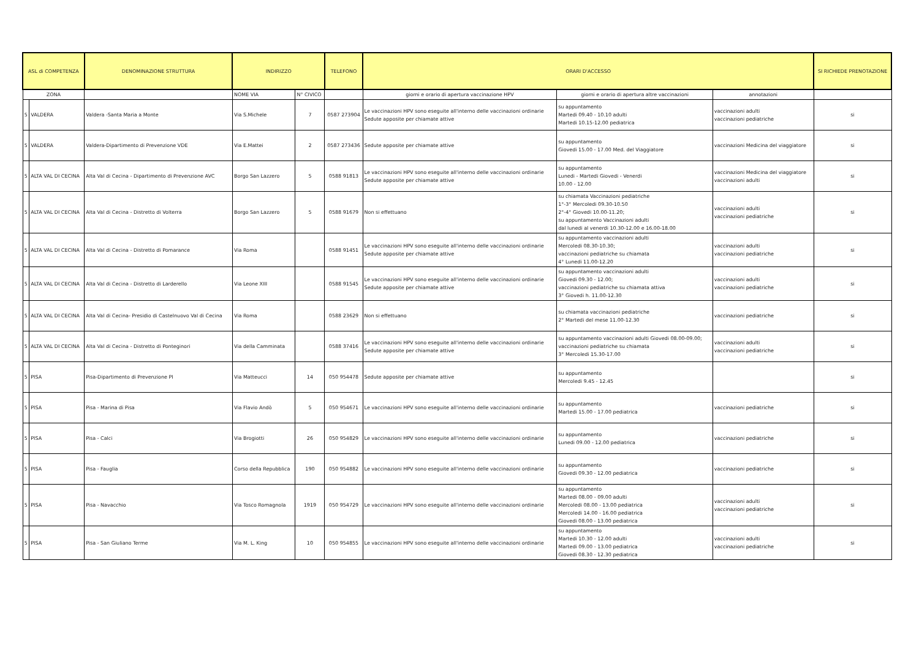| ASL di COMPETENZA | | DENOMINAZIONE STRUTTURA | INDIRIZZO | | TELEFONO | ORARI D'ACCESSO | | | SI RICHIEDE PRENOTAZIONE |
| --- | --- | --- | --- | --- | --- | --- | --- | --- | --- |
| ZONA | | | NOME VIA | N° CIVICO | | giorni e orario di apertura vaccinazione HPV | giorni e orario di apertura altre vaccinazioni | annotazioni | |
| 5 | VALDERA | Valdera -Santa Maria a Monte | Via S.Michele | 7 | 0587 273904 | Le vaccinazioni HPV sono eseguite all'interno delle vaccinazioni ordinarie Sedute apposite per chiamate attive | su appuntamento Martedi 09.40 - 10.10 adulti Martedi 10.15-12.00 pediatrica | vaccinazioni adulti vaccinazioni pediatriche | si |
| 5 | VALDERA | Valdera-Dipartimento di Prevenzione VDE | Via E.Mattei | 2 | 0587 273436 | Sedute apposite per chiamate attive | su appuntamento Giovedi 15.00 - 17.00 Med. del Viaggiatore | vaccinazioni Medicina del viaggiatore | si |
| 5 | ALTA VAL DI CECINA | Alta Val di Cecina - Dipartimento di Prevenzione AVC | Borgo San Lazzero | 5 | 0588 91813 | Le vaccinazioni HPV sono eseguite all'interno delle vaccinazioni ordinarie Sedute apposite per chiamate attive | su appuntamento Lunedi - Martedi Giovedi - Venerdi 10.00 - 12.00 | vaccinazioni Medicina del viaggiatore vaccinazioni adulti | si |
| 5 | ALTA VAL DI CECINA | Alta Val di Cecina - Distretto di Volterra | Borgo San Lazzero | 5 | 0588 91679 | Non si effettuano | su chiamata Vaccinazioni pediatriche 1°-3° Mercoledi 09.30-10.50 2°-4° Giovedi 10.00-11.20; su appuntamento Vaccinazioni adulti dal lunedi al venerdi 10.30-12.00 e 16.00-18.00 | vaccinazioni adulti vaccinazioni pediatriche | si |
| 5 | ALTA VAL DI CECINA | Alta Val di Cecina - Distretto di Pomarance | Via Roma | | 0588 91451 | Le vaccinazioni HPV sono eseguite all'interno delle vaccinazioni ordinarie Sedute apposite per chiamate attive | su appuntamento vaccinazioni adulti Mercoledi 08.30-10.30; vaccinazioni pediatriche su chiamata 4° Lunedi 11.00-12.20 | vaccinazioni adulti vaccinazioni pediatriche | si |
| 5 | ALTA VAL DI CECINA | Alta Val di Cecina - Distretto di Larderello | Via Leone XIII | | 0588 91545 | Le vaccinazioni HPV sono eseguite all'interno delle vaccinazioni ordinarie Sedute apposite per chiamate attive | su appuntamento vaccinazioni adulti Giovedi 09.30 - 12.00; vaccinazioni pediatriche su chiamata attiva 3° Giovedi h. 11.00-12.30 | vaccinazioni adulti vaccinazioni pediatriche | si |
| 5 | ALTA VAL DI CECINA | Alta Val di Cecina- Presidio di Castelnuovo Val di Cecina | Via Roma | | 0588 23629 | Non si effettuano | su chiamata vaccinazioni pediatriche 2° Martedi del mese 11.00-12.30 | vaccinazioni pediatriche | si |
| 5 | ALTA VAL DI CECINA | Alta Val di Cecina - Distretto di Ponteginori | Via della Camminata | | 0588 37416 | Le vaccinazioni HPV sono eseguite all'interno delle vaccinazioni ordinarie Sedute apposite per chiamate attive | su appuntamento vaccinazioni adulti Giovedi 08.00-09.00; vaccinazioni pediatriche su chiamata 3° Mercoledi 15.30-17.00 | vaccinazioni adulti vaccinazioni pediatriche | si |
| 5 | PISA | Pisa-Dipartimento di Prevenzione PI | Via Matteucci | 14 | 050 954478 | Sedute apposite per chiamate attive | su appuntamento Mercoledi 9.45 - 12.45 | | si |
| 5 | PISA | Pisa - Marina di Pisa | Via Flavio Andò | 5 | 050 954671 | Le vaccinazioni HPV sono eseguite all'interno delle vaccinazioni ordinarie | su appuntamento Martedi 15.00 - 17.00 pediatrica | vaccinazioni pediatriche | si |
| 5 | PISA | Pisa - Calci | Via Brogiotti | 26 | 050 954829 | Le vaccinazioni HPV sono eseguite all'interno delle vaccinazioni ordinarie | su appuntamento Lunedi 09.00 - 12.00 pediatrica | vaccinazioni pediatriche | si |
| 5 | PISA | Pisa - Fauglia | Corso della Repubblica | 190 | 050 954882 | Le vaccinazioni HPV sono eseguite all'interno delle vaccinazioni ordinarie | su appuntamento Giovedi 09.30 - 12.00 pediatrica | vaccinazioni pediatriche | si |
| 5 | PISA | Pisa - Navacchio | Via Tosco Romagnola | 1919 | 050 954729 | Le vaccinazioni HPV sono eseguite all'interno delle vaccinazioni ordinarie | su appuntamento Martedi 08.00 - 09.00 adulti Mercoledi 08.00 - 13.00 pediatrica Mercoledi 14.00 - 16.00 pediatrica Giovedi 08.00 - 13.00 pediatrica | vaccinazioni adulti vaccinazioni pediatriche | si |
| 5 | PISA | Pisa - San Giuliano Terme | Via M. L. King | 10 | 050 954855 | Le vaccinazioni HPV sono eseguite all'interno delle vaccinazioni ordinarie | su appuntamento Martedi 10.30 - 12.00 adulti Martedi 09.00 - 13.00 pediatrica Giovedi 08.30 - 12.30 pediatrica | vaccinazioni adulti vaccinazioni pediatriche | si |